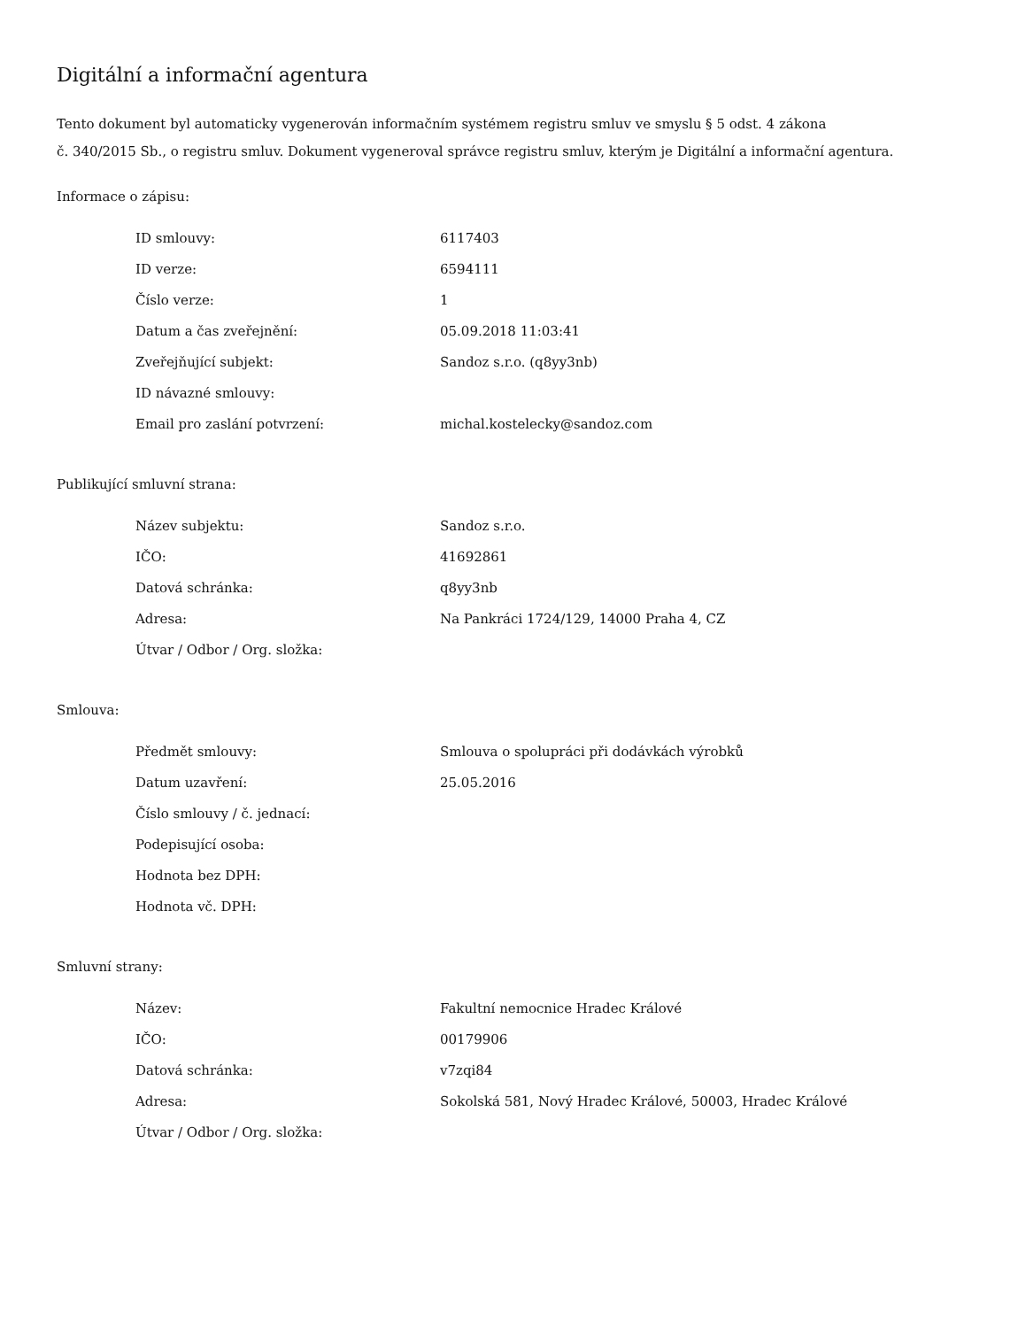Digitální a informační agentura
Tento dokument byl automaticky vygenerován informačním systémem registru smluv ve smyslu § 5 odst. 4 zákona
č. 340/2015 Sb., o registru smluv. Dokument vygeneroval správce registru smluv, kterým je Digitální a informační agentura.
Informace o zápisu:
| ID smlouvy: | 6117403 |
| ID verze: | 6594111 |
| Číslo verze: | 1 |
| Datum a čas zveřejnění: | 05.09.2018 11:03:41 |
| Zveřejňující subjekt: | Sandoz s.r.o. (q8yy3nb) |
| ID návazné smlouvy: | |
| Email pro zaslání potvrzení: | michal.kostelecky@sandoz.com |
Publikující smluvní strana:
| Název subjektu: | Sandoz s.r.o. |
| IČO: | 41692861 |
| Datová schránka: | q8yy3nb |
| Adresa: | Na Pankráci 1724/129, 14000 Praha 4, CZ |
| Útvar / Odbor / Org. složka: | |
Smlouva:
| Předmět smlouvy: | Smlouva o spolupráci při dodávkách výrobků |
| Datum uzavření: | 25.05.2016 |
| Číslo smlouvy / č. jednací: | |
| Podepisující osoba: | |
| Hodnota bez DPH: | |
| Hodnota vč. DPH: | |
Smluvní strany:
| Název: | Fakultní nemocnice Hradec Králové |
| IČO: | 00179906 |
| Datová schránka: | v7zqi84 |
| Adresa: | Sokolská 581, Nový Hradec Králové, 50003, Hradec Králové |
| Útvar / Odbor / Org. složka: | |